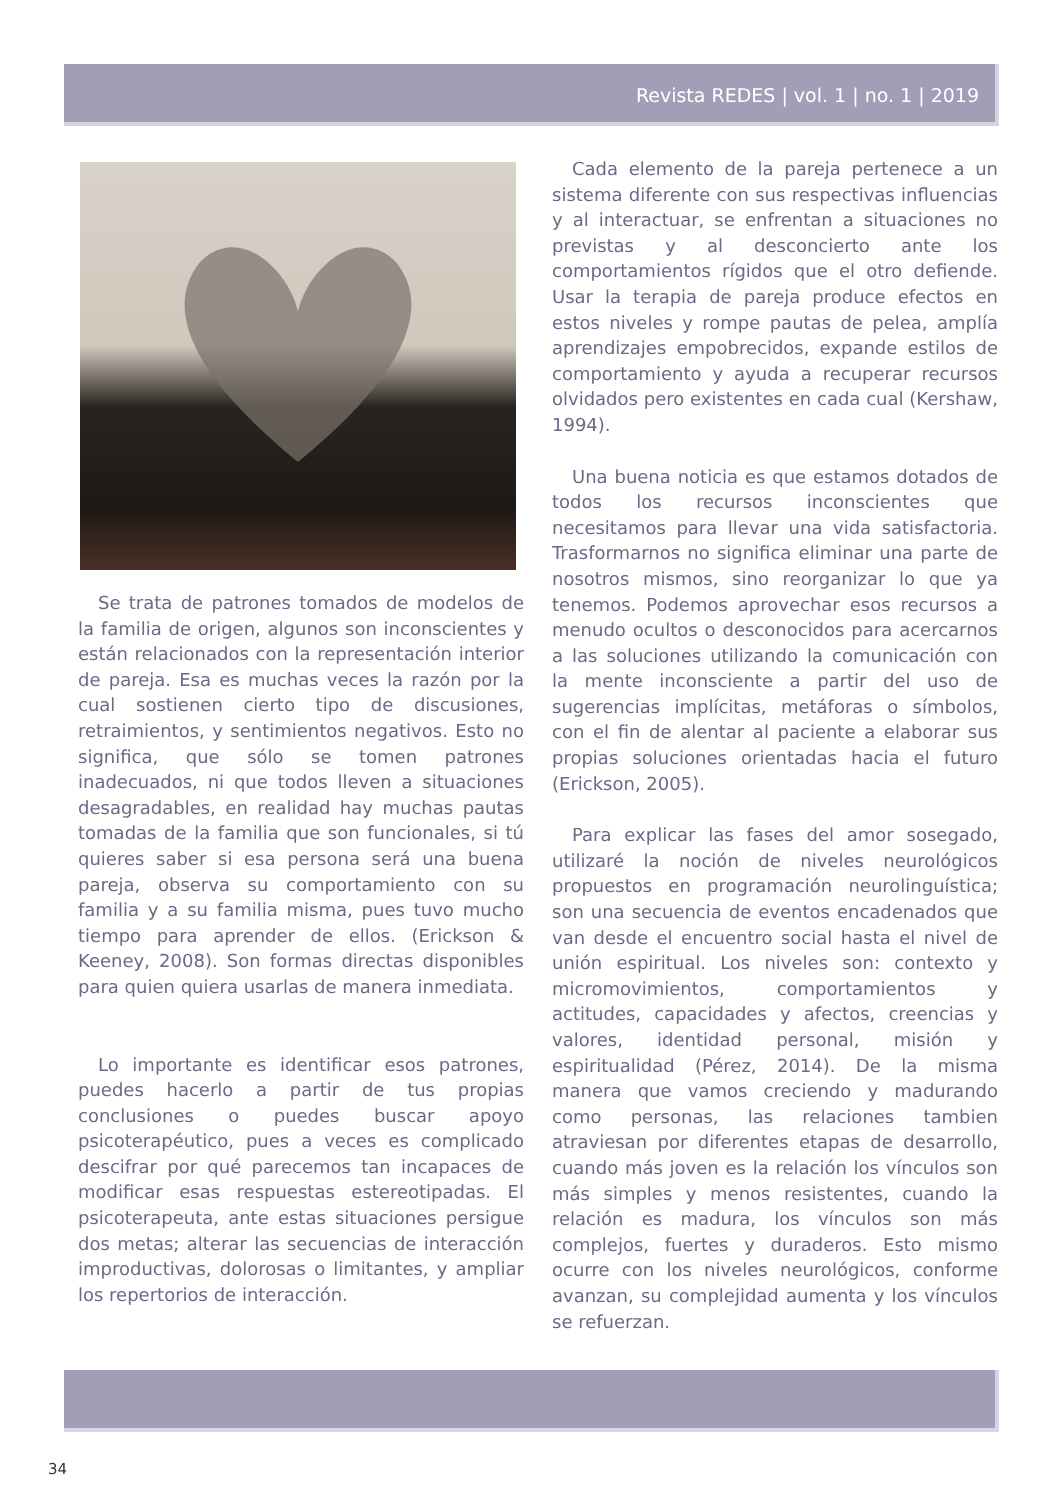Revista REDES | vol. 1 | no. 1 | 2019
Se trata de patrones tomados de modelos de la familia de origen, algunos son inconscientes y están relacionados con la representación interior de pareja. Esa es muchas veces la razón por la cual sostienen cierto tipo de discusiones, retraimientos, y sentimientos negativos. Esto no significa, que sólo se tomen patrones inadecuados, ni que todos lleven a situaciones desagradables, en realidad hay muchas pautas tomadas de la familia que son funcionales, si tú quieres saber si esa persona será una buena pareja, observa su comportamiento con su familia y a su familia misma, pues tuvo mucho tiempo para aprender de ellos. (Erickson & Keeney, 2008). Son formas directas disponibles para quien quiera usarlas de manera inmediata.
Lo importante es identificar esos patrones, puedes hacerlo a partir de tus propias conclusiones o puedes buscar apoyo psicoterapéutico, pues a veces es complicado descifrar por qué parecemos tan incapaces de modificar esas respuestas estereotipadas. El psicoterapeuta, ante estas situaciones persigue dos metas; alterar las secuencias de interacción improductivas, dolorosas o limitantes, y ampliar los repertorios de interacción.
Cada elemento de la pareja pertenece a un sistema diferente con sus respectivas influencias y al interactuar, se enfrentan a situaciones no previstas y al desconcierto ante los comportamientos rígidos que el otro defiende. Usar la terapia de pareja produce efectos en estos niveles y rompe pautas de pelea, amplía aprendizajes empobrecidos, expande estilos de comportamiento y ayuda a recuperar recursos olvidados pero existentes en cada cual (Kershaw, 1994).
Una buena noticia es que estamos dotados de todos los recursos inconscientes que necesitamos para llevar una vida satisfactoria. Trasformarnos no significa eliminar una parte de nosotros mismos, sino reorganizar lo que ya tenemos. Podemos aprovechar esos recursos a menudo ocultos o desconocidos para acercarnos a las soluciones utilizando la comunicación con la mente inconsciente a partir del uso de sugerencias implícitas, metáforas o símbolos, con el fin de alentar al paciente a elaborar sus propias soluciones orientadas hacia el futuro (Erickson, 2005).
Para explicar las fases del amor sosegado, utilizaré la noción de niveles neurológicos propuestos en programación neurolinguística; son una secuencia de eventos encadenados que van desde el encuentro social hasta el nivel de unión espiritual. Los niveles son: contexto y micromovimientos, comportamientos y actitudes, capacidades y afectos, creencias y valores, identidad personal, misión y espiritualidad (Pérez, 2014). De la misma manera que vamos creciendo y madurando como personas, las relaciones tambien atraviesan por diferentes etapas de desarrollo, cuando más joven es la relación los vínculos son más simples y menos resistentes, cuando la relación es madura, los vínculos son más complejos, fuertes y duraderos. Esto mismo ocurre con los niveles neurológicos, conforme avanzan, su complejidad aumenta y los vínculos se refuerzan.
34